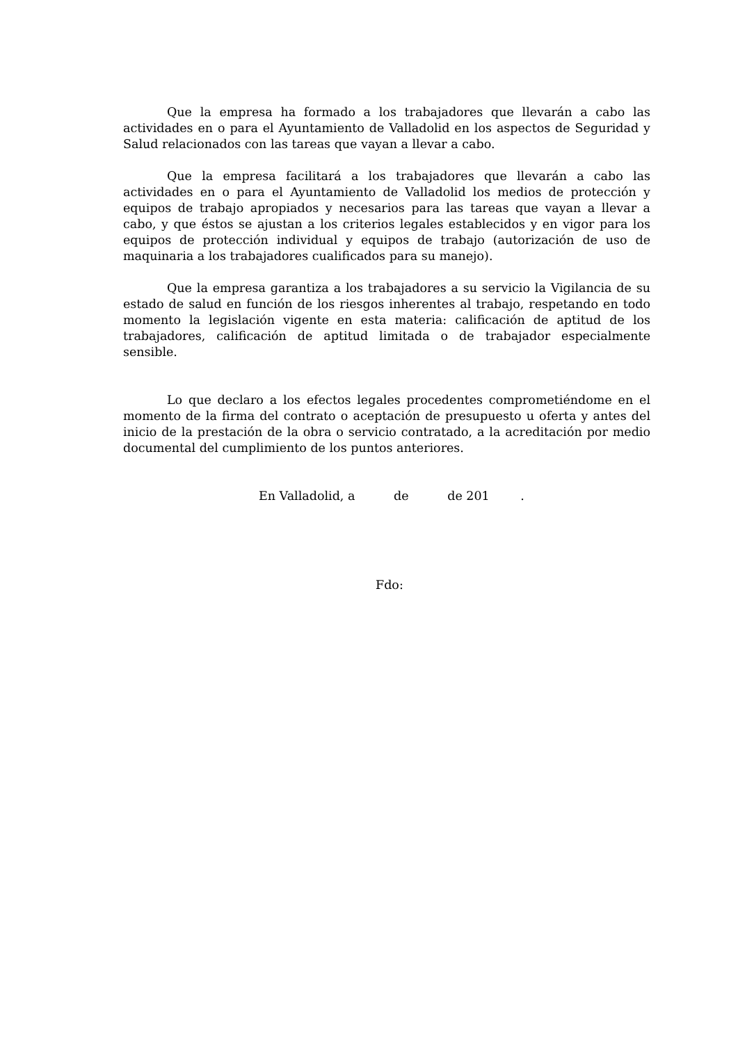Que la empresa ha formado a los trabajadores que llevarán a cabo las actividades en o para el Ayuntamiento de Valladolid en los aspectos de Seguridad y Salud relacionados con las tareas que vayan a llevar a cabo.
Que la empresa facilitará a los trabajadores que llevarán a cabo las actividades en o para el Ayuntamiento de Valladolid los medios de protección y equipos de trabajo apropiados y necesarios para las tareas que vayan a llevar a cabo, y que éstos se ajustan a los criterios legales establecidos y en vigor para los equipos de protección individual y equipos de trabajo (autorización de uso de maquinaria a los trabajadores cualificados para su manejo).
Que la empresa garantiza a los trabajadores a su servicio la Vigilancia de su estado de salud en función de los riesgos inherentes al trabajo, respetando en todo momento la legislación vigente en esta materia: calificación de aptitud de los trabajadores, calificación de aptitud limitada o de trabajador especialmente sensible.
Lo que declaro a los efectos legales procedentes comprometiéndome en el momento de la firma del contrato o aceptación de presupuesto u oferta y antes del inicio de la prestación de la obra o servicio contratado, a la acreditación por medio documental del cumplimiento de los puntos anteriores.
En Valladolid, a de de 201 .
Fdo: